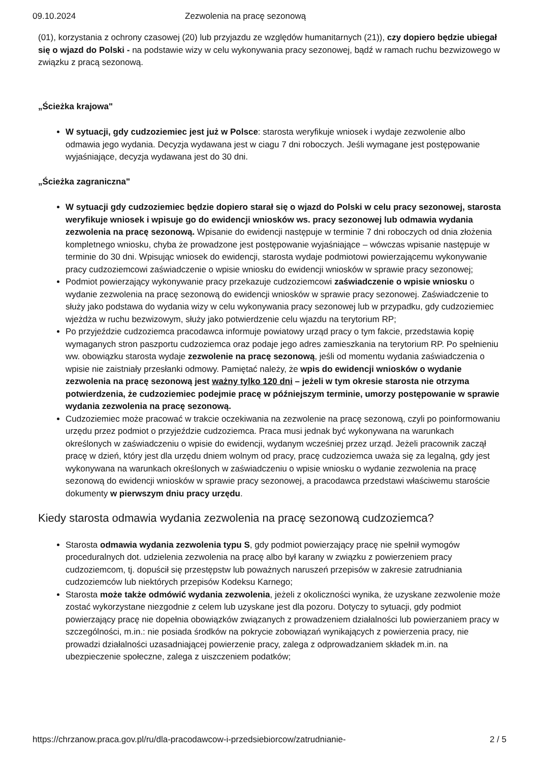09.10.2024 Zezwolenia na pracę sezonową
(01), korzystania z ochrony czasowej (20) lub przyjazdu ze względów humanitarnych (21)), czy dopiero będzie ubiegał się o wjazd do Polski - na podstawie wizy w celu wykonywania pracy sezonowej, bądź w ramach ruchu bezwizowego w związku z pracą sezonową.
„Ścieżka krajowa"
W sytuacji, gdy cudzoziemiec jest już w Polsce: starosta weryfikuje wniosek i wydaje zezwolenie albo odmawia jego wydania. Decyzja wydawana jest w ciagu 7 dni roboczych. Jeśli wymagane jest postępowanie wyjaśniające, decyzja wydawana jest do 30 dni.
„Ścieżka zagraniczna"
W sytuacji gdy cudzoziemiec będzie dopiero starał się o wjazd do Polski w celu pracy sezonowej, starosta weryfikuje wniosek i wpisuje go do ewidencji wniosków ws. pracy sezonowej lub odmawia wydania zezwolenia na pracę sezonową. Wpisanie do ewidencji następuje w terminie 7 dni roboczych od dnia złożenia kompletnego wniosku, chyba że prowadzone jest postępowanie wyjaśniające – wówczas wpisanie następuje w terminie do 30 dni. Wpisując wniosek do ewidencji, starosta wydaje podmiotowi powierzającemu wykonywanie pracy cudzoziemcowi zaświadczenie o wpisie wniosku do ewidencji wniosków w sprawie pracy sezonowej;
Podmiot powierzający wykonywanie pracy przekazuje cudzoziemcowi zaświadczenie o wpisie wniosku o wydanie zezwolenia na pracę sezonową do ewidencji wniosków w sprawie pracy sezonowej. Zaświadczenie to służy jako podstawa do wydania wizy w celu wykonywania pracy sezonowej lub w przypadku, gdy cudzoziemiec wjeżdża w ruchu bezwizowym, służy jako potwierdzenie celu wjazdu na terytorium RP;
Po przyjeździe cudzoziemca pracodawca informuje powiatowy urząd pracy o tym fakcie, przedstawia kopię wymaganych stron paszportu cudzoziemca oraz podaje jego adres zamieszkania na terytorium RP. Po spełnieniu ww. obowiązku starosta wydaje zezwolenie na pracę sezonową, jeśli od momentu wydania zaświadczenia o wpisie nie zaistniały przesłanki odmowy. Pamiętać należy, że wpis do ewidencji wniosków o wydanie zezwolenia na pracę sezonową jest ważny tylko 120 dni – jeżeli w tym okresie starosta nie otrzyma potwierdzenia, że cudzoziemiec podejmie pracę w późniejszym terminie, umorzy postępowanie w sprawie wydania zezwolenia na pracę sezonową.
Cudzoziemiec może pracować w trakcie oczekiwania na zezwolenie na pracę sezonową, czyli po poinformowaniu urzędu przez podmiot o przyjeździe cudzoziemca. Praca musi jednak być wykonywana na warunkach określonych w zaświadczeniu o wpisie do ewidencji, wydanym wcześniej przez urząd. Jeżeli pracownik zaczął pracę w dzień, który jest dla urzędu dniem wolnym od pracy, pracę cudzoziemca uważa się za legalną, gdy jest wykonywana na warunkach określonych w zaświadczeniu o wpisie wniosku o wydanie zezwolenia na pracę sezonową do ewidencji wniosków w sprawie pracy sezonowej, a pracodawca przedstawi właściwemu staroście dokumenty w pierwszym dniu pracy urzędu.
Kiedy starosta odmawia wydania zezwolenia na pracę sezonową cudzoziemca?
Starosta odmawia wydania zezwolenia typu S, gdy podmiot powierzający pracę nie spełnił wymogów proceduralnych dot. udzielenia zezwolenia na pracę albo był karany w związku z powierzeniem pracy cudzoziemcom, tj. dopuścił się przestępstw lub poważnych naruszeń przepisów w zakresie zatrudniania cudzoziemców lub niektórych przepisów Kodeksu Karnego;
Starosta może także odmówić wydania zezwolenia, jeżeli z okoliczności wynika, że uzyskane zezwolenie może zostać wykorzystane niezgodnie z celem lub uzyskane jest dla pozoru. Dotyczy to sytuacji, gdy podmiot powierzający pracę nie dopełnia obowiązków związanych z prowadzeniem działalności lub powierzaniem pracy w szczególności, m.in.: nie posiada środków na pokrycie zobowiązań wynikających z powierzenia pracy, nie prowadzi działalności uzasadniającej powierzenie pracy, zalega z odprowadzaniem składek m.in. na ubezpieczenie społeczne, zalega z uiszczeniem podatków;
https://chrzanow.praca.gov.pl/ru/dla-pracodawcow-i-przedsiebiorcow/zatrudnianie- 2 / 5